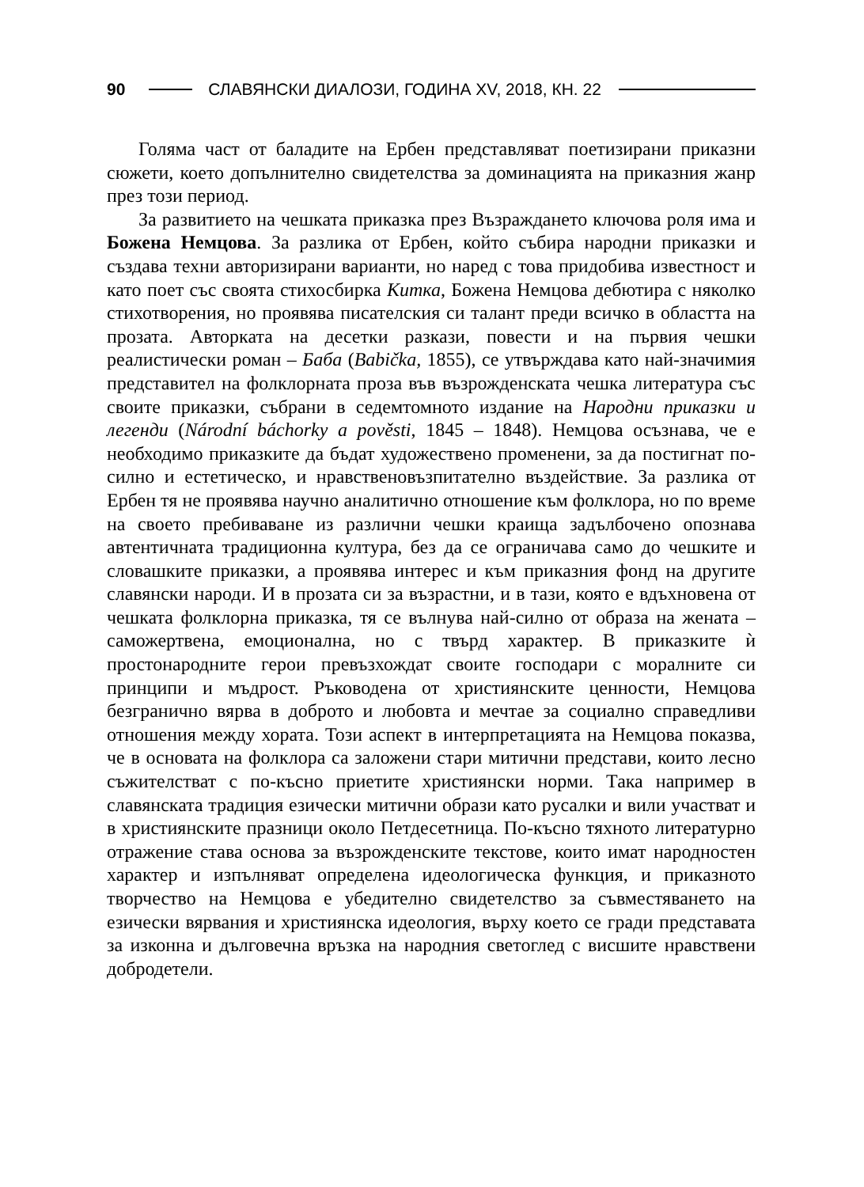90 СЛАВЯНСКИ ДИАЛОЗИ, ГОДИНА XV, 2018, КН. 22
Голяма част от баладите на Ербен представляват поетизирани приказни сюжети, което допълнително свидетелства за доминацията на приказния жанр през този период.
За развитието на чешката приказка през Възраждането ключова роля има и Божена Немцова. За разлика от Ербен, който събира народни приказки и създава техни авторизирани варианти, но наред с това придобива известност и като поет със своята стихосбирка Китка, Божена Немцова дебютира с няколко стихотворения, но проявява писателския си талант преди всичко в областта на прозата. Авторката на десетки разкази, повести и на първия чешки реалистически роман – Баба (Babička, 1855), се утвърждава като най-значимия представител на фолклорната проза във възрожденската чешка литература със своите приказки, събрани в седемтомното издание на Народни приказки и легенди (Národní báchorky a pověsti, 1845 – 1848). Немцова осъзнава, че е необходимо приказките да бъдат художествено променени, за да постигнат по-силно и естетическо, и нравственовъзпитателно въздействие. За разлика от Ербен тя не проявява научно аналитично отношение към фолклора, но по време на своето пребиваване из различни чешки краища задълбочено опознава автентичната традиционна култура, без да се ограничава само до чешките и словашките приказки, а проявява интерес и към приказния фонд на другите славянски народи. И в прозата си за възрастни, и в тази, която е вдъхновена от чешката фолклорна приказка, тя се вълнува най-силно от образа на жената – саможертвена, емоционална, но с твърд характер. В приказките ѝ простонародните герои превъзхождат своите господари с моралните си принципи и мъдрост. Ръководена от християнските ценности, Немцова безгранично вярва в доброто и любовта и мечтае за социално справедливи отношения между хората. Този аспект в интерпретацията на Немцова показва, че в основата на фолклора са заложени стари митични представи, които лесно съжителстват с по-късно приетите християнски норми. Така например в славянската традиция езически митични образи като русалки и вили участват и в християнските празници около Петдесетница. По-късно тяхното литературно отражение става основа за възрожденските текстове, които имат народностен характер и изпълняват определена идеологическа функция, и приказното творчество на Немцова е убедително свидетелство за съвместяването на езически вярвания и християнска идеология, върху което се гради представата за изконна и дълговечна връзка на народния светоглед с висшите нравствени добродетели.